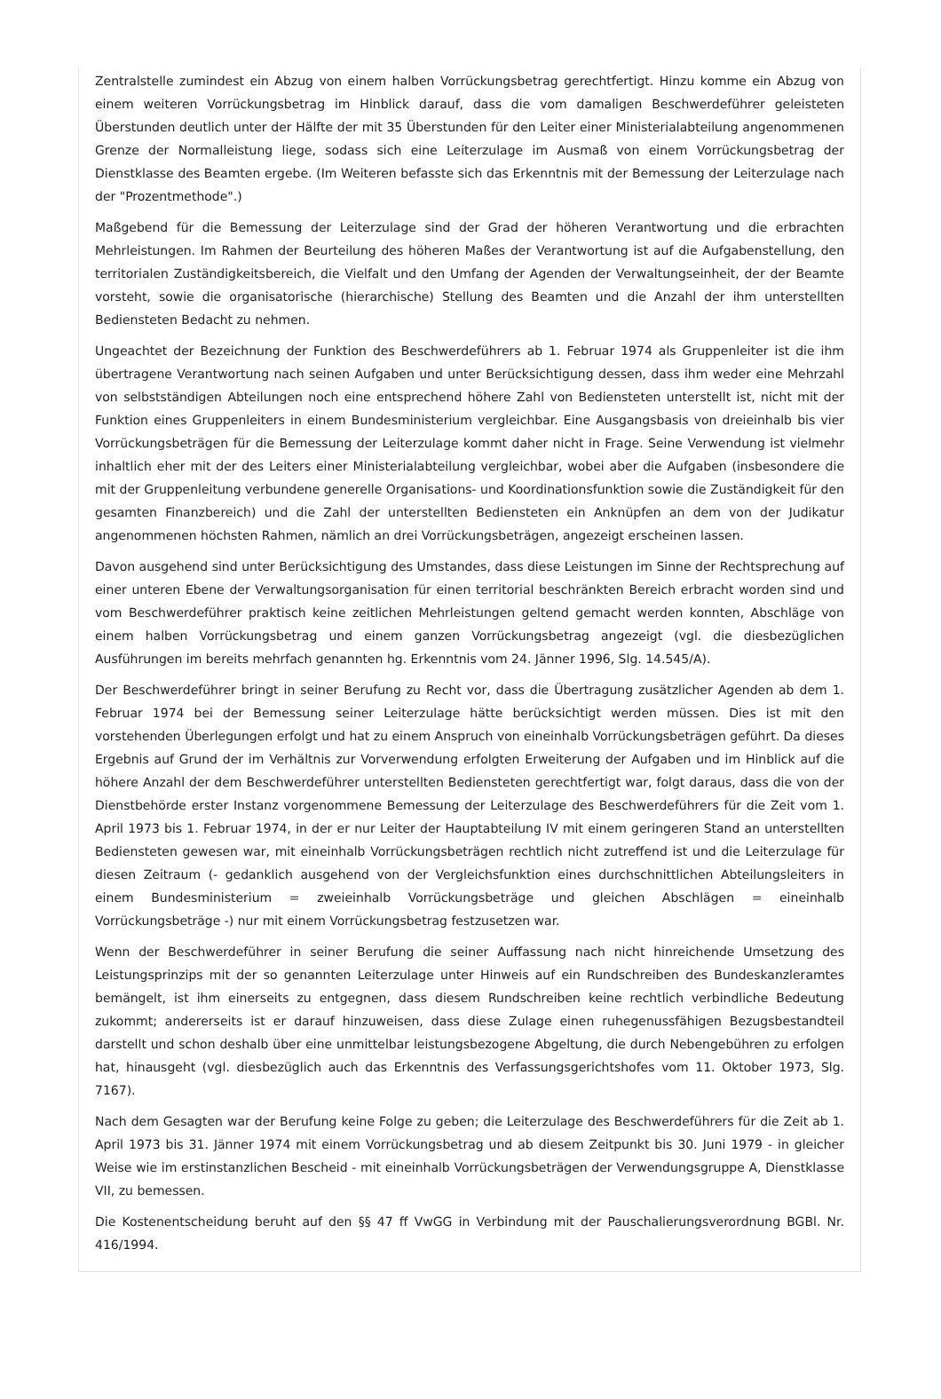Zentralstelle zumindest ein Abzug von einem halben Vorrückungsbetrag gerechtfertigt. Hinzu komme ein Abzug von einem weiteren Vorrückungsbetrag im Hinblick darauf, dass die vom damaligen Beschwerdeführer geleisteten Überstunden deutlich unter der Hälfte der mit 35 Überstunden für den Leiter einer Ministerialabteilung angenommenen Grenze der Normalleistung liege, sodass sich eine Leiterzulage im Ausmaß von einem Vorrückungsbetrag der Dienstklasse des Beamten ergebe. (Im Weiteren befasste sich das Erkenntnis mit der Bemessung der Leiterzulage nach der "Prozentmethode".)
Maßgebend für die Bemessung der Leiterzulage sind der Grad der höheren Verantwortung und die erbrachten Mehrleistungen. Im Rahmen der Beurteilung des höheren Maßes der Verantwortung ist auf die Aufgabenstellung, den territorialen Zuständigkeitsbereich, die Vielfalt und den Umfang der Agenden der Verwaltungseinheit, der der Beamte vorsteht, sowie die organisatorische (hierarchische) Stellung des Beamten und die Anzahl der ihm unterstellten Bediensteten Bedacht zu nehmen.
Ungeachtet der Bezeichnung der Funktion des Beschwerdeführers ab 1. Februar 1974 als Gruppenleiter ist die ihm übertragene Verantwortung nach seinen Aufgaben und unter Berücksichtigung dessen, dass ihm weder eine Mehrzahl von selbstständigen Abteilungen noch eine entsprechend höhere Zahl von Bediensteten unterstellt ist, nicht mit der Funktion eines Gruppenleiters in einem Bundesministerium vergleichbar. Eine Ausgangsbasis von dreieinhalb bis vier Vorrückungsbeträgen für die Bemessung der Leiterzulage kommt daher nicht in Frage. Seine Verwendung ist vielmehr inhaltlich eher mit der des Leiters einer Ministerialabteilung vergleichbar, wobei aber die Aufgaben (insbesondere die mit der Gruppenleitung verbundene generelle Organisations- und Koordinationsfunktion sowie die Zuständigkeit für den gesamten Finanzbereich) und die Zahl der unterstellten Bediensteten ein Anknüpfen an dem von der Judikatur angenommenen höchsten Rahmen, nämlich an drei Vorrückungsbeträgen, angezeigt erscheinen lassen.
Davon ausgehend sind unter Berücksichtigung des Umstandes, dass diese Leistungen im Sinne der Rechtsprechung auf einer unteren Ebene der Verwaltungsorganisation für einen territorial beschränkten Bereich erbracht worden sind und vom Beschwerdeführer praktisch keine zeitlichen Mehrleistungen geltend gemacht werden konnten, Abschläge von einem halben Vorrückungsbetrag und einem ganzen Vorrückungsbetrag angezeigt (vgl. die diesbezüglichen Ausführungen im bereits mehrfach genannten hg. Erkenntnis vom 24. Jänner 1996, Slg. 14.545/A).
Der Beschwerdeführer bringt in seiner Berufung zu Recht vor, dass die Übertragung zusätzlicher Agenden ab dem 1. Februar 1974 bei der Bemessung seiner Leiterzulage hätte berücksichtigt werden müssen. Dies ist mit den vorstehenden Überlegungen erfolgt und hat zu einem Anspruch von eineinhalb Vorrückungsbeträgen geführt. Da dieses Ergebnis auf Grund der im Verhältnis zur Vorverwendung erfolgten Erweiterung der Aufgaben und im Hinblick auf die höhere Anzahl der dem Beschwerdeführer unterstellten Bediensteten gerechtfertigt war, folgt daraus, dass die von der Dienstbehörde erster Instanz vorgenommene Bemessung der Leiterzulage des Beschwerdeführers für die Zeit vom 1. April 1973 bis 1. Februar 1974, in der er nur Leiter der Hauptabteilung IV mit einem geringeren Stand an unterstellten Bediensteten gewesen war, mit eineinhalb Vorrückungsbeträgen rechtlich nicht zutreffend ist und die Leiterzulage für diesen Zeitraum (- gedanklich ausgehend von der Vergleichsfunktion eines durchschnittlichen Abteilungsleiters in einem Bundesministerium = zweieinhalb Vorrückungsbeträge und gleichen Abschlägen = eineinhalb Vorrückungsbeträge -) nur mit einem Vorrückungsbetrag festzusetzen war.
Wenn der Beschwerdeführer in seiner Berufung die seiner Auffassung nach nicht hinreichende Umsetzung des Leistungsprinzips mit der so genannten Leiterzulage unter Hinweis auf ein Rundschreiben des Bundeskanzleramtes bemängelt, ist ihm einerseits zu entgegnen, dass diesem Rundschreiben keine rechtlich verbindliche Bedeutung zukommt; andererseits ist er darauf hinzuweisen, dass diese Zulage einen ruhegenussfähigen Bezugsbestandteil darstellt und schon deshalb über eine unmittelbar leistungsbezogene Abgeltung, die durch Nebengebühren zu erfolgen hat, hinausgeht (vgl. diesbezüglich auch das Erkenntnis des Verfassungsgerichtshofes vom 11. Oktober 1973, Slg. 7167).
Nach dem Gesagten war der Berufung keine Folge zu geben; die Leiterzulage des Beschwerdeführers für die Zeit ab 1. April 1973 bis 31. Jänner 1974 mit einem Vorrückungsbetrag und ab diesem Zeitpunkt bis 30. Juni 1979 - in gleicher Weise wie im erstinstanzlichen Bescheid - mit eineinhalb Vorrückungsbeträgen der Verwendungsgruppe A, Dienstklasse VII, zu bemessen.
Die Kostenentscheidung beruht auf den §§ 47 ff VwGG in Verbindung mit der Pauschalierungsverordnung BGBl. Nr. 416/1994.